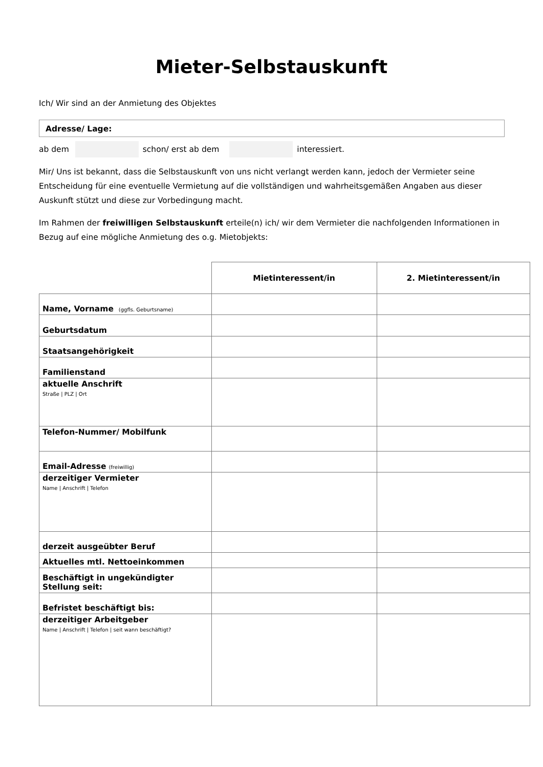Mieter-Selbstauskunft
Ich/ Wir sind an der Anmietung des Objektes
Adresse/ Lage:
ab dem schon/ erst ab dem interessiert.
Mir/ Uns ist bekannt, dass die Selbstauskunft von uns nicht verlangt werden kann, jedoch der Vermieter seine Entscheidung für eine eventuelle Vermietung auf die vollständigen und wahrheitsgemäßen Angaben aus dieser Auskunft stützt und diese zur Vorbedingung macht.
Im Rahmen der freiwilligen Selbstauskunft erteile(n) ich/ wir dem Vermieter die nachfolgenden Informationen in Bezug auf eine mögliche Anmietung des o.g. Mietobjekts:
| | Mietinteressent/in | 2. Mietinteressent/in |
| Name, Vorname (ggfls. Geburtsname) | | |
| Geburtsdatum | | |
| Staatsangehörigkeit | | |
| Familienstand | | |
| aktuelle Anschrift Straße / PLZ / Ort | | |
| Telefon-Nummer/ Mobilfunk | | |
| Email-Adresse (freiwillig) | | |
| derzeitiger Vermieter Name / Anschrift / Telefon | | |
| derzeit ausgeübter Beruf | | |
| Aktuelles mtl. Nettoeinkommen | | |
| Beschäftigt in ungekündigter Stellung seit: | | |
| Befristet beschäftigt bis: | | |
| derzeitiger Arbeitgeber Name / Anschrift / Telefon / seit wann beschäftigt? | | |